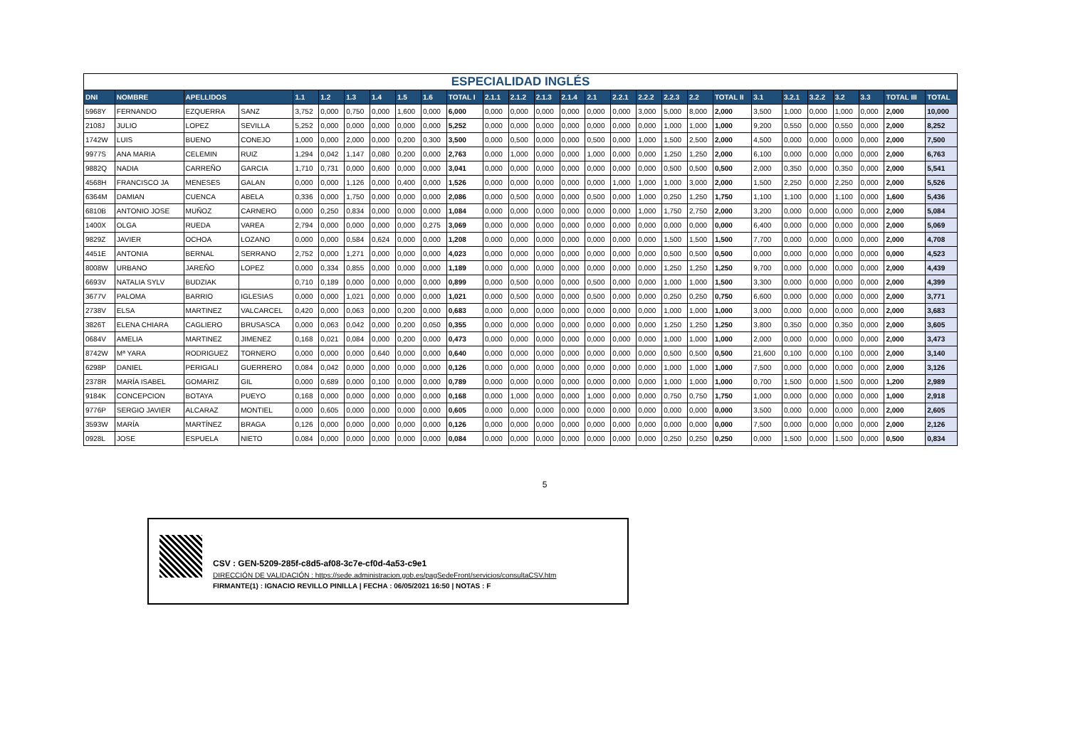| ESPECIALIDAD INGLÉS | | | | | | | | | | | | | | | | | | | | | | | | | | | |
| DNI | NOMBRE | APELLIDOS | | 1.1 | 1.2 | 1.3 | 1.4 | 1.5 | 1.6 | TOTAL I | 2.1.1 | 2.1.2 | 2.1.3 | 2.1.4 | 2.1 | 2.2.1 | 2.2.2 | 2.2.3 | 2.2 | TOTAL II | 3.1 | 3.2.1 | 3.2.2 | 3.2 | 3.3 | TOTAL III | TOTAL |
| 5968Y | FERNANDO | EZQUERRA | SANZ | 3,752 | 0,000 | 0,750 | 0,000 | 1,600 | 0,000 | 6,000 | 0,000 | 0,000 | 0,000 | 0,000 | 0,000 | 0,000 | 3,000 | 5,000 | 8,000 | 2,000 | 3,500 | 1,000 | 0,000 | 1,000 | 0,000 | 2,000 | 10,000 |
| 2108J | JULIO | LOPEZ | SEVILLA | 5,252 | 0,000 | 0,000 | 0,000 | 0,000 | 0,000 | 5,252 | 0,000 | 0,000 | 0,000 | 0,000 | 0,000 | 0,000 | 0,000 | 1,000 | 1,000 | 1,000 | 9,200 | 0,550 | 0,000 | 0,550 | 0,000 | 2,000 | 8,252 |
| 1742W | LUIS | BUENO | CONEJO | 1,000 | 0,000 | 2,000 | 0,000 | 0,200 | 0,300 | 3,500 | 0,000 | 0,500 | 0,000 | 0,000 | 0,500 | 0,000 | 1,000 | 1,500 | 2,500 | 2,000 | 4,500 | 0,000 | 0,000 | 0,000 | 0,000 | 2,000 | 7,500 |
| 9977S | ANA MARIA | CELEMIN | RUIZ | 1,294 | 0,042 | 1,147 | 0,080 | 0,200 | 0,000 | 2,763 | 0,000 | 1,000 | 0,000 | 0,000 | 1,000 | 0,000 | 0,000 | 1,250 | 1,250 | 2,000 | 6,100 | 0,000 | 0,000 | 0,000 | 0,000 | 2,000 | 6,763 |
| 9882Q | NADIA | CARREÑO | GARCIA | 1,710 | 0,731 | 0,000 | 0,600 | 0,000 | 0,000 | 3,041 | 0,000 | 0,000 | 0,000 | 0,000 | 0,000 | 0,000 | 0,000 | 0,500 | 0,500 | 0,500 | 2,000 | 0,350 | 0,000 | 0,350 | 0,000 | 2,000 | 5,541 |
| 4568H | FRANCISCO JA | MENESES | GALAN | 0,000 | 0,000 | 1,126 | 0,000 | 0,400 | 0,000 | 1,526 | 0,000 | 0,000 | 0,000 | 0,000 | 0,000 | 1,000 | 1,000 | 1,000 | 3,000 | 2,000 | 1,500 | 2,250 | 0,000 | 2,250 | 0,000 | 2,000 | 5,526 |
| 6364M | DAMIAN | CUENCA | ABELA | 0,336 | 0,000 | 1,750 | 0,000 | 0,000 | 0,000 | 2,086 | 0,000 | 0,500 | 0,000 | 0,000 | 0,500 | 0,000 | 1,000 | 0,250 | 1,250 | 1,750 | 1,100 | 1,100 | 0,000 | 1,100 | 0,000 | 1,600 | 5,436 |
| 6810B | ANTONIO JOSE | MUÑOZ | CARNERO | 0,000 | 0,250 | 0,834 | 0,000 | 0,000 | 0,000 | 1,084 | 0,000 | 0,000 | 0,000 | 0,000 | 0,000 | 0,000 | 1,000 | 1,750 | 2,750 | 2,000 | 3,200 | 0,000 | 0,000 | 0,000 | 0,000 | 2,000 | 5,084 |
| 1400X | OLGA | RUEDA | VAREA | 2,794 | 0,000 | 0,000 | 0,000 | 0,000 | 0,275 | 3,069 | 0,000 | 0,000 | 0,000 | 0,000 | 0,000 | 0,000 | 0,000 | 0,000 | 0,000 | 0,000 | 6,400 | 0,000 | 0,000 | 0,000 | 0,000 | 2,000 | 5,069 |
| 9829Z | JAVIER | OCHOA | LOZANO | 0,000 | 0,000 | 0,584 | 0,624 | 0,000 | 0,000 | 1,208 | 0,000 | 0,000 | 0,000 | 0,000 | 0,000 | 0,000 | 0,000 | 1,500 | 1,500 | 1,500 | 7,700 | 0,000 | 0,000 | 0,000 | 0,000 | 2,000 | 4,708 |
| 4451E | ANTONIA | BERNAL | SERRANO | 2,752 | 0,000 | 1,271 | 0,000 | 0,000 | 0,000 | 4,023 | 0,000 | 0,000 | 0,000 | 0,000 | 0,000 | 0,000 | 0,000 | 0,500 | 0,500 | 0,500 | 0,000 | 0,000 | 0,000 | 0,000 | 0,000 | 0,000 | 4,523 |
| 8008W | URBANO | JAREÑO | LOPEZ | 0,000 | 0,334 | 0,855 | 0,000 | 0,000 | 0,000 | 1,189 | 0,000 | 0,000 | 0,000 | 0,000 | 0,000 | 0,000 | 0,000 | 1,250 | 1,250 | 1,250 | 9,700 | 0,000 | 0,000 | 0,000 | 0,000 | 2,000 | 4,439 |
| 6693V | NATALIA SYLV | BUDZIAK | | 0,710 | 0,189 | 0,000 | 0,000 | 0,000 | 0,000 | 0,899 | 0,000 | 0,500 | 0,000 | 0,000 | 0,500 | 0,000 | 0,000 | 1,000 | 1,000 | 1,500 | 3,300 | 0,000 | 0,000 | 0,000 | 0,000 | 2,000 | 4,399 |
| 3677V | PALOMA | BARRIO | IGLESIAS | 0,000 | 0,000 | 1,021 | 0,000 | 0,000 | 0,000 | 1,021 | 0,000 | 0,500 | 0,000 | 0,000 | 0,500 | 0,000 | 0,000 | 0,250 | 0,250 | 0,750 | 6,600 | 0,000 | 0,000 | 0,000 | 0,000 | 2,000 | 3,771 |
| 2738V | ELSA | MARTINEZ | VALCARCEL | 0,420 | 0,000 | 0,063 | 0,000 | 0,200 | 0,000 | 0,683 | 0,000 | 0,000 | 0,000 | 0,000 | 0,000 | 0,000 | 0,000 | 1,000 | 1,000 | 1,000 | 3,000 | 0,000 | 0,000 | 0,000 | 0,000 | 2,000 | 3,683 |
| 3826T | ELENA CHIARA | CAGLIERO | BRUSASCA | 0,000 | 0,063 | 0,042 | 0,000 | 0,200 | 0,050 | 0,355 | 0,000 | 0,000 | 0,000 | 0,000 | 0,000 | 0,000 | 0,000 | 1,250 | 1,250 | 1,250 | 3,800 | 0,350 | 0,000 | 0,350 | 0,000 | 2,000 | 3,605 |
| 0684V | AMELIA | MARTINEZ | JIMENEZ | 0,168 | 0,021 | 0,084 | 0,000 | 0,200 | 0,000 | 0,473 | 0,000 | 0,000 | 0,000 | 0,000 | 0,000 | 0,000 | 0,000 | 1,000 | 1,000 | 1,000 | 2,000 | 0,000 | 0,000 | 0,000 | 0,000 | 2,000 | 3,473 |
| 8742W | Mª YARA | RODRIGUEZ | TORNERO | 0,000 | 0,000 | 0,000 | 0,640 | 0,000 | 0,000 | 0,640 | 0,000 | 0,000 | 0,000 | 0,000 | 0,000 | 0,000 | 0,000 | 0,500 | 0,500 | 0,500 | 21,600 | 0,100 | 0,000 | 0,100 | 0,000 | 2,000 | 3,140 |
| 6298P | DANIEL | PERIGALI | GUERRERO | 0,084 | 0,042 | 0,000 | 0,000 | 0,000 | 0,000 | 0,126 | 0,000 | 0,000 | 0,000 | 0,000 | 0,000 | 0,000 | 0,000 | 1,000 | 1,000 | 1,000 | 7,500 | 0,000 | 0,000 | 0,000 | 0,000 | 2,000 | 3,126 |
| 2378R | MARÍA ISABEL | GOMARIZ | GIL | 0,000 | 0,689 | 0,000 | 0,100 | 0,000 | 0,000 | 0,789 | 0,000 | 0,000 | 0,000 | 0,000 | 0,000 | 0,000 | 0,000 | 1,000 | 1,000 | 1,000 | 0,700 | 1,500 | 0,000 | 1,500 | 0,000 | 1,200 | 2,989 |
| 9184K | CONCEPCION | BOTAYA | PUEYO | 0,168 | 0,000 | 0,000 | 0,000 | 0,000 | 0,000 | 0,168 | 0,000 | 1,000 | 0,000 | 0,000 | 1,000 | 0,000 | 0,000 | 0,750 | 0,750 | 1,750 | 1,000 | 0,000 | 0,000 | 0,000 | 0,000 | 1,000 | 2,918 |
| 9776P | SERGIO JAVIER | ALCARAZ | MONTIEL | 0,000 | 0,605 | 0,000 | 0,000 | 0,000 | 0,000 | 0,605 | 0,000 | 0,000 | 0,000 | 0,000 | 0,000 | 0,000 | 0,000 | 0,000 | 0,000 | 0,000 | 3,500 | 0,000 | 0,000 | 0,000 | 0,000 | 2,000 | 2,605 |
| 3593W | MARÍA | MARTÍNEZ | BRAGA | 0,126 | 0,000 | 0,000 | 0,000 | 0,000 | 0,000 | 0,126 | 0,000 | 0,000 | 0,000 | 0,000 | 0,000 | 0,000 | 0,000 | 0,000 | 0,000 | 0,000 | 7,500 | 0,000 | 0,000 | 0,000 | 0,000 | 2,000 | 2,126 |
| 0928L | JOSE | ESPUELA | NIETO | 0,084 | 0,000 | 0,000 | 0,000 | 0,000 | 0,000 | 0,084 | 0,000 | 0,000 | 0,000 | 0,000 | 0,000 | 0,000 | 0,000 | 0,250 | 0,250 | 0,250 | 0,000 | 1,500 | 0,000 | 1,500 | 0,000 | 0,500 | 0,834 |
5
CSV : GEN-5209-285f-c8d5-af08-3c7e-cf0d-4a53-c9e1
DIRECCIÓN DE VALIDACIÓN : https://sede.administracion.gob.es/pagSedeFront/servicios/consultaCSV.htm
FIRMANTE(1) : IGNACIO REVILLO PINILLA | FECHA : 06/05/2021 16:50 | NOTAS : F